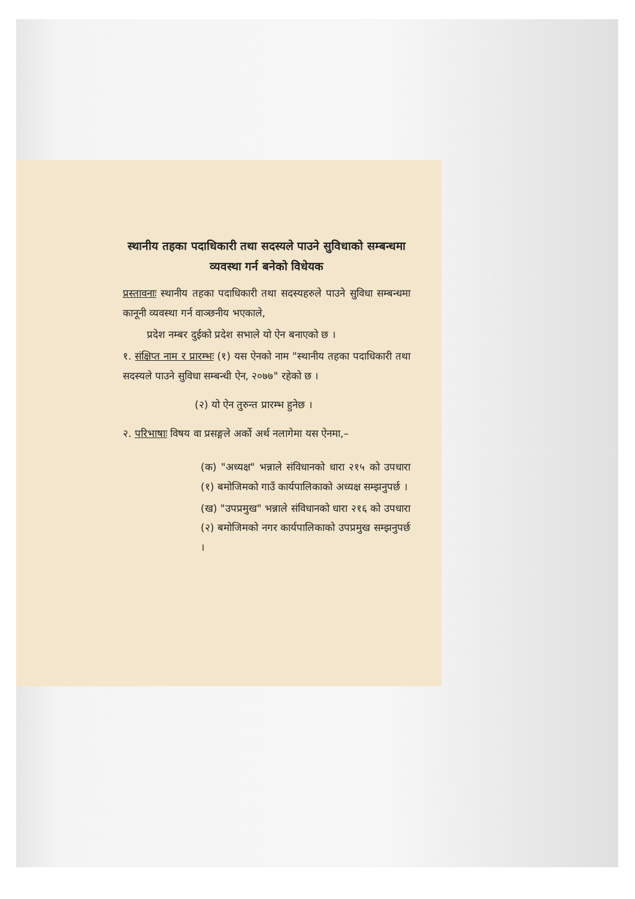स्थानीय तहका पदाधिकारी तथा सदस्यले पाउने सुविधाको सम्बन्धमा व्यवस्था गर्न बनेको विधेयक
प्रस्तावनाः स्थानीय तहका पदाधिकारी तथा सदस्यहरुले पाउने सुविधा सम्बन्धमा कानूनी व्यवस्था गर्न वाञ्छनीय भएकाले,
प्रदेश नम्बर दुईको प्रदेश सभाले यो ऐन बनाएको छ ।
१. संक्षिप्त नाम र प्रारम्भः (१) यस ऐनको नाम "स्थानीय तहका पदाधिकारी तथा सदस्यले पाउने सुविधा सम्बन्धी ऐन, २०७७" रहेको छ ।
(२) यो ऐन तुरुन्त प्रारम्भ हुनेछ ।
२. परिभाषाः विषय वा प्रसङ्गले अर्को अर्थ नलागेमा यस ऐनमा,–
(क) "अध्यक्ष" भन्नाले संविधानको धारा २१५ को उपधारा (१) बमोजिमको गाउँ कार्यपालिकाको अध्यक्ष सम्झनुपर्छ ।
(ख) "उपप्रमुख" भन्नाले संविधानको धारा २१६ को उपधारा (२) बमोजिमको नगर कार्यपालिकाको उपप्रमुख सम्झनुपर्छ ।